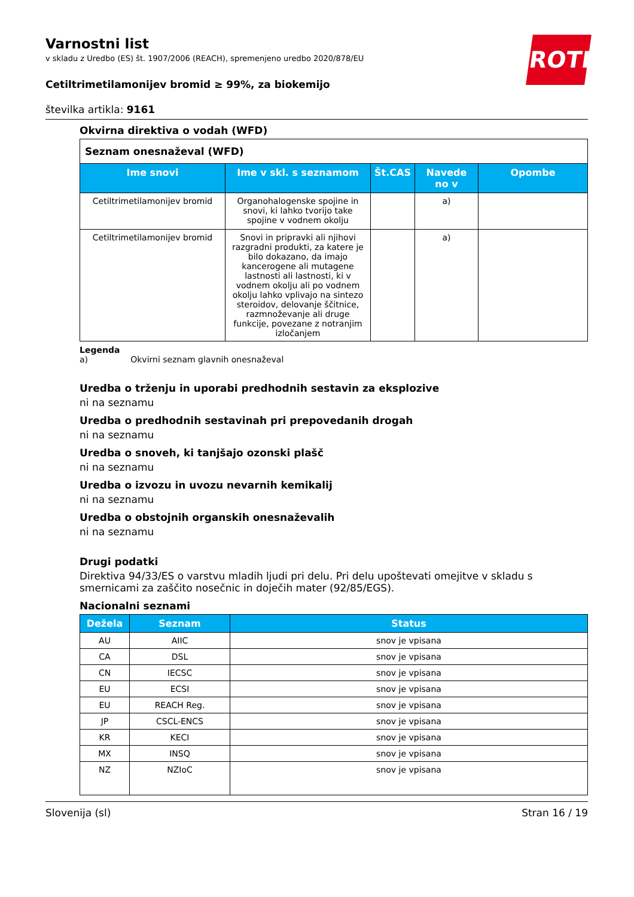ROTH
Varnostni list
v skladu z Uredbo (ES) št. 1907/2006 (REACH), spremenjeno uredbo 2020/878/EU
Cetiltrimetilamonijev bromid ≥ 99%, za biokemijo
številka artikla: 9161
Okvirna direktiva o vodah (WFD)
| Seznam onesnaževal (WFD) | | | | |
| Ime snovi | Ime v skl. s seznamom | Št.CAS | Navede no v | Opombe |
| Cetiltrimetilamonijev bromid | Organohalogenske spojine in snovi, ki lahko tvorijo take spojine v vodnem okolju | | a) | |
| Cetiltrimetilamonijev bromid | Snovi in pripravki ali njihovi razgradni produkti, za katere je bilo dokazano, da imajo kancerogene ali mutagene lastnosti ali lastnosti, ki v vodnem okolju ali po vodnem okolju lahko vplivajo na sintezo steroidov, delovanje ščitnice, razmnoževanje ali druge funkcije, povezane z notranjim izločanjem | | a) | |
Legenda
a) Okvirni seznam glavnih onesnaževal
Uredba o trženju in uporabi predhodnih sestavin za eksplozive
ni na seznamu
Uredba o predhodnih sestavinah pri prepovedanih drogah
ni na seznamu
Uredba o snoveh, ki tanjšajo ozonski plašč
ni na seznamu
Uredba o izvozu in uvozu nevarnih kemikalij
ni na seznamu
Uredba o obstojnih organskih onesnaževalih
ni na seznamu
Drugi podatki
Direktiva 94/33/ES o varstvu mladih ljudi pri delu. Pri delu upoštevati omejitve v skladu s smernicami za zaščito nosečnic in doječih mater (92/85/EGS).
Nacionalni seznami
| Dežela | Seznam | Status |
| --- | --- | --- |
| AU | AIIC | snov je vpisana |
| CA | DSL | snov je vpisana |
| CN | IECSC | snov je vpisana |
| EU | ECSI | snov je vpisana |
| EU | REACH Reg. | snov je vpisana |
| JP | CSCL-ENCS | snov je vpisana |
| KR | KECI | snov je vpisana |
| MX | INSQ | snov je vpisana |
| NZ | NZIoC | snov je vpisana |
Slovenija (sl) Stran 16 / 19